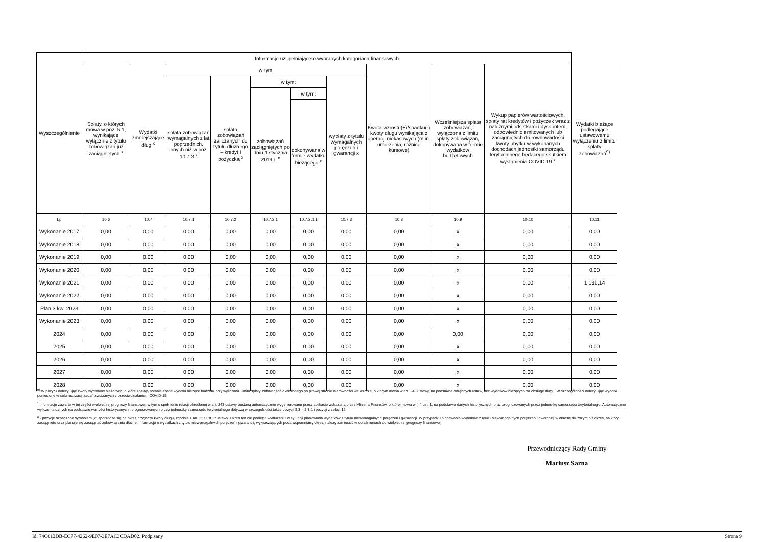| Wyszczególnienie | Informacje uzupełniające o wybranych kategoriach finansowych | | | | | | | | | | |
| --- | --- | --- | --- | --- | --- | --- | --- | --- | --- | --- | --- |
| | Spłaty, o których mowa w poz. 5.1, wynikające wyłącznie z tytułu zobowiązań już zaciągniętych <sup>x</sup> | Wydatki zmniejszające dług <sup>x</sup> | w tym: | | | | | Kwota wzrostu(+)/spadku(-) kwoty długu wynikająca z operacji niekasowych (m.in. umorzenia, różnice kursowe) | Wcześniejsza spłata zobowiązań, wyłączona z limitu spłaty zobowiązań, dokonywana w formie wydatków budżetowych | Wykup papierów wartościowych, spłaty rat kredytów i pożyczek wraz z należnymi odsetkami i dyskontem, odpowiednio emitowanych lub zaciągniętych do równowartości kwoty ubytku w wykonanych dochodach jednostki samorządu terytorialnego będącego skutkiem wystąpienia COVID-19 <sup>x</sup> | Wydatki bieżące podlegające ustawowemu wyłączeniu z limitu spłaty zobowiązań<sup>9)</sup> |
| | | | spłata zobowiązań wymagalnych z lat poprzednich, innych niż w poz. 10.7.3 <sup>x</sup> | spłata zobowiązań zaliczanych do tytułu dłużnego – kredyt i pożyczka <sup>x</sup> | w tym: | | wypłaty z tytułu wymagalnych poręczeń i gwarancji x | | | | |
| | | | | | zobowiązań zaciągniętych po dniu 1 stycznia 2019 r. <sup>x</sup> | w tym: | | | | | |
| | | | | | | dokonywana w formie wydatku bieżącego <sup>x</sup> | | | | | |
| Lp | 10.6 | 10.7 | 10.7.1 | 10.7.2 | 10.7.2.1 | 10.7.2.1.1 | 10.7.3 | 10.8 | 10.9 | 10.10 | 10.11 |
| Wykonanie 2017 | 0,00 | 0,00 | 0,00 | 0,00 | 0,00 | 0,00 | 0,00 | 0,00 | x | 0,00 | 0,00 |
| Wykonanie 2018 | 0,00 | 0,00 | 0,00 | 0,00 | 0,00 | 0,00 | 0,00 | 0,00 | x | 0,00 | 0,00 |
| Wykonanie 2019 | 0,00 | 0,00 | 0,00 | 0,00 | 0,00 | 0,00 | 0,00 | 0,00 | x | 0,00 | 0,00 |
| Wykonanie 2020 | 0,00 | 0,00 | 0,00 | 0,00 | 0,00 | 0,00 | 0,00 | 0,00 | x | 0,00 | 0,00 |
| Wykonanie 2021 | 0,00 | 0,00 | 0,00 | 0,00 | 0,00 | 0,00 | 0,00 | 0,00 | x | 0,00 | 1 131,14 |
| Wykonanie 2022 | 0,00 | 0,00 | 0,00 | 0,00 | 0,00 | 0,00 | 0,00 | 0,00 | x | 0,00 | 0,00 |
| Plan 3 kw. 2023 | 0,00 | 0,00 | 0,00 | 0,00 | 0,00 | 0,00 | 0,00 | 0,00 | x | 0,00 | 0,00 |
| Wykonanie 2023 | 0,00 | 0,00 | 0,00 | 0,00 | 0,00 | 0,00 | 0,00 | 0,00 | x | 0,00 | 0,00 |
| 2024 | 0,00 | 0,00 | 0,00 | 0,00 | 0,00 | 0,00 | 0,00 | 0,00 | 0,00 | 0,00 | 0,00 |
| 2025 | 0,00 | 0,00 | 0,00 | 0,00 | 0,00 | 0,00 | 0,00 | 0,00 | x | 0,00 | 0,00 |
| 2026 | 0,00 | 0,00 | 0,00 | 0,00 | 0,00 | 0,00 | 0,00 | 0,00 | x | 0,00 | 0,00 |
| 2027 | 0,00 | 0,00 | 0,00 | 0,00 | 0,00 | 0,00 | 0,00 | 0,00 | x | 0,00 | 0,00 |
| 2028 | 0,00 | 0,00 | 0,00 | 0,00 | 0,00 | 0,00 | 0,00 | 0,00 | x | 0,00 | 0,00 |
<sup>9)</sup> W pozycji należy ująć kwoty wydatków bieżących, o które zostają pomniejszone wydatki bieżące budżetu przy wyliczaniu limitu spłaty zobowiązań określonego po prawej stronie nierówności we wzorze, o którym mowa w art. 243 ustawy, na podstawie odrębnych ustaw, bez wydatków bieżących na obsługę długu. W szczególności należy ująć wydatki poniesione w celu realizacji zadań związanych z przeciwdziałaniem COVID-19.
<sup>*</sup> Informacje zawarte w tej części wieloletniej prognozy finansowej, w tym o spełnieniu relacji określonej w art. 243 ustawy zostaną automatycznie wygenerowane przez aplikację wskazaną przez Ministra Finansów, o której mowa w § 4 ust. 1, na podstawie danych historycznych oraz prognozowanych przez jednostkę samorządu terytorialnego. Automatyczne wyliczenia danych na podstawie wartości historycznych i prognozowanych przez jednostkę samorządu terytorialnego dotyczą w szczególności także pozycji 8.3 – 8.3.1 i pozycji z sekcji 12.
<sup>x</sup> - pozycje oznaczone symbolem „x” sporządza się na okres prognozy kwoty długu, zgodnie z art. 227 ust. 2 ustawy. Okres ten nie podlega wydłużeniu w sytuacji planowania wydatków z tytułu niewymagalnych poręczeń i gwarancji. W przypadku planowania wydatków z tytułu niewymagalnych poręczeń i gwarancji w okresie dłuższym niż okres, na który zaciągnięto oraz planuje się zaciągnąć zobowiązania dłużne, informację o wydatkach z tytułu niewymagalnych poręczeń i gwarancji, wykraczających poza wspomniany okres, należy zamieścić w objaśnieniach do wieloletniej prognozy finansowej.
Przewodniczący Rady Gminy
Mariusz Sarna
Id: 74C612DB-EC77-4262-9E07-3E7AC3CDAD02. Podpisany Strona 9